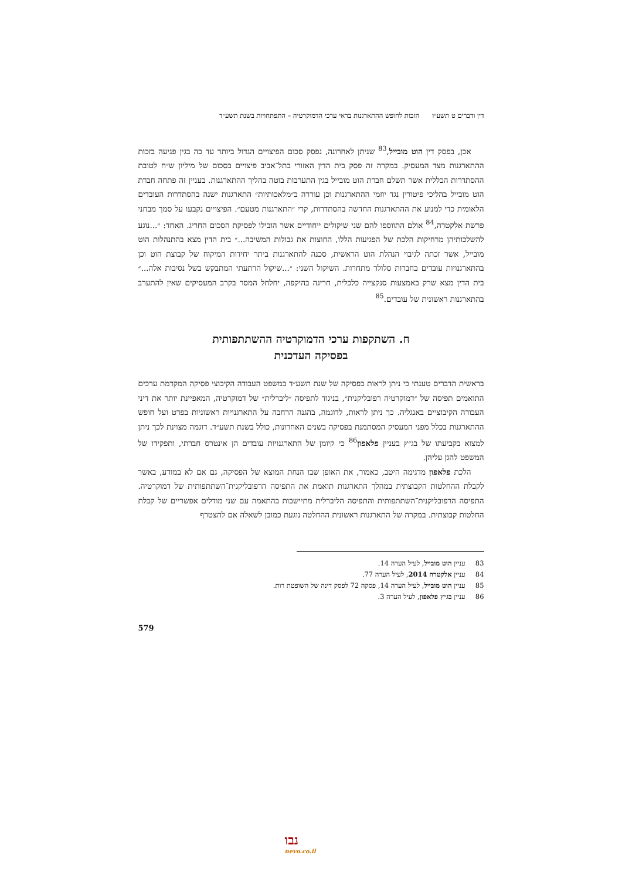דין ודברים ט תשע״ו הזכות לחופש ההתארגנות בראי ערכי הדמוקרטיה – התפתחויות בשנת תשע״ד
אכן, בפסק דין הוט מובייל,<sup>83</sup> שניתן לאחרונה, נפסק סכום הפיצויים הגדול ביותר עד כה בגין פגיעה בזכות ההתארגנות מצד המעסיק. במקרה זה פסק בית הדין האזורי בתל־אביב פיצויים בסכום של מיליון ש״ח לטובת ההסתדרות הכללית אשר תשלם חברת הוט מובייל בגין התערבות בוטה בהליך ההתארגנות. בעניין זה פתחה חברת הוט מובייל בהליכי פיטורין נגד יוזמי ההתארגנות וכן עוררה ב״מלאכותיות״ התארגנות ישנה בהסתדרות העובדים הלאומית כדי למנוע את ההתארגנות החדשה בהסתדרות, קרי ״התארגנות מטעם״. הפיצויים נקבעו על סמך מבחני פרשת אלקטרה,<sup>84</sup> אולם התווספו להם שני שיקולים ייחודיים אשר הובילו לפסיקת הסכום החריג. האחד: ״...נוגע להשלכותיהן מרחיקות הלכת של הפגיעות הללו, החוצות את גבולות המשיבה...״ בית הדין מצא בהתנהלות הוט מובייל, אשר זכתה לגיבוי הנהלת הוט הראשית, סכנה להתארגנות ביתר יחידות המיקוח של קבוצת הוט וכן בהתארגנויות עובדים בחברות סלולר מתחרות. השיקול השני: ״...שיקול הרתעתי המתבקש בשל נסיבות אלה...״ בית הדין מצא שרק באמצעות סנקצייה כלכלית, חריגה בהיקפה, יחלחל המסר בקרב המעסיקים שאין להתערב בהתארגנות ראשונית של עובדים.<sup>85</sup>
ח. השתקפות ערכי הדמוקרטיה ההשתתפותית
בפסיקה העדכנית
בראשית הדברים טענתי כי ניתן לראות בפסיקה של שנת תשע״ד במשפט העבודה הקיבוצי פסיקה המקדמת ערכים התואמים תפיסה של ״דמוקרטיה רפובליקנית״, בניגוד לתפיסה ״ליברלית״ של דמוקרטיה, המאפיינת יותר את דיני העבודה הקיבוציים באנגליה. כך ניתן לראות, לדוגמה, בהגנה הרחבה על התארגנויות ראשוניות בפרט ועל חופש ההתארגנות בכלל מפני המעסיק המסתמנת בפסיקה בשנים האחרונות, כולל בשנת תשע״ד. דוגמה מצוינת לכך ניתן למצוא בקביעתו של בג״ץ בעניין פלאפון<sup>86</sup> כי קיומן של התארגנויות עובדים הן אינטרס חברתי, ותפקידו של המשפט להגן עליהן.
הלכת פלאפון מדגימה היטב, כאמור, את האופן שבו הנחת המוצא של הפסיקה, גם אם לא במודע, באשר לקבלת ההחלטות הקבוצתית במהלך התארגנות תואמת את התפיסה הרפובליקנית־השתתפותית של דמוקרטיה. התפיסה הרפובליקנית־השתתפותית והתפיסה הליברלית מתיישבות בהתאמה עם שני מודלים אפשריים של קבלת החלטות קבוצתית. במקרה של התארגנות ראשונית ההחלטה נוגעת כמובן לשאלה אם להצטרף
83 עניין הוט מובייל, לעיל הערה 14.
84 עניין אלקטרה 2014, לעיל הערה 77.
85 עניין הוט מובייל, לעיל הערה 14, פסקה 72 לפסק דינה של השופטת רות.
86 עניין בג״ץ פלאפון, לעיל הערה 3.
579
נבו
nevo.co.il